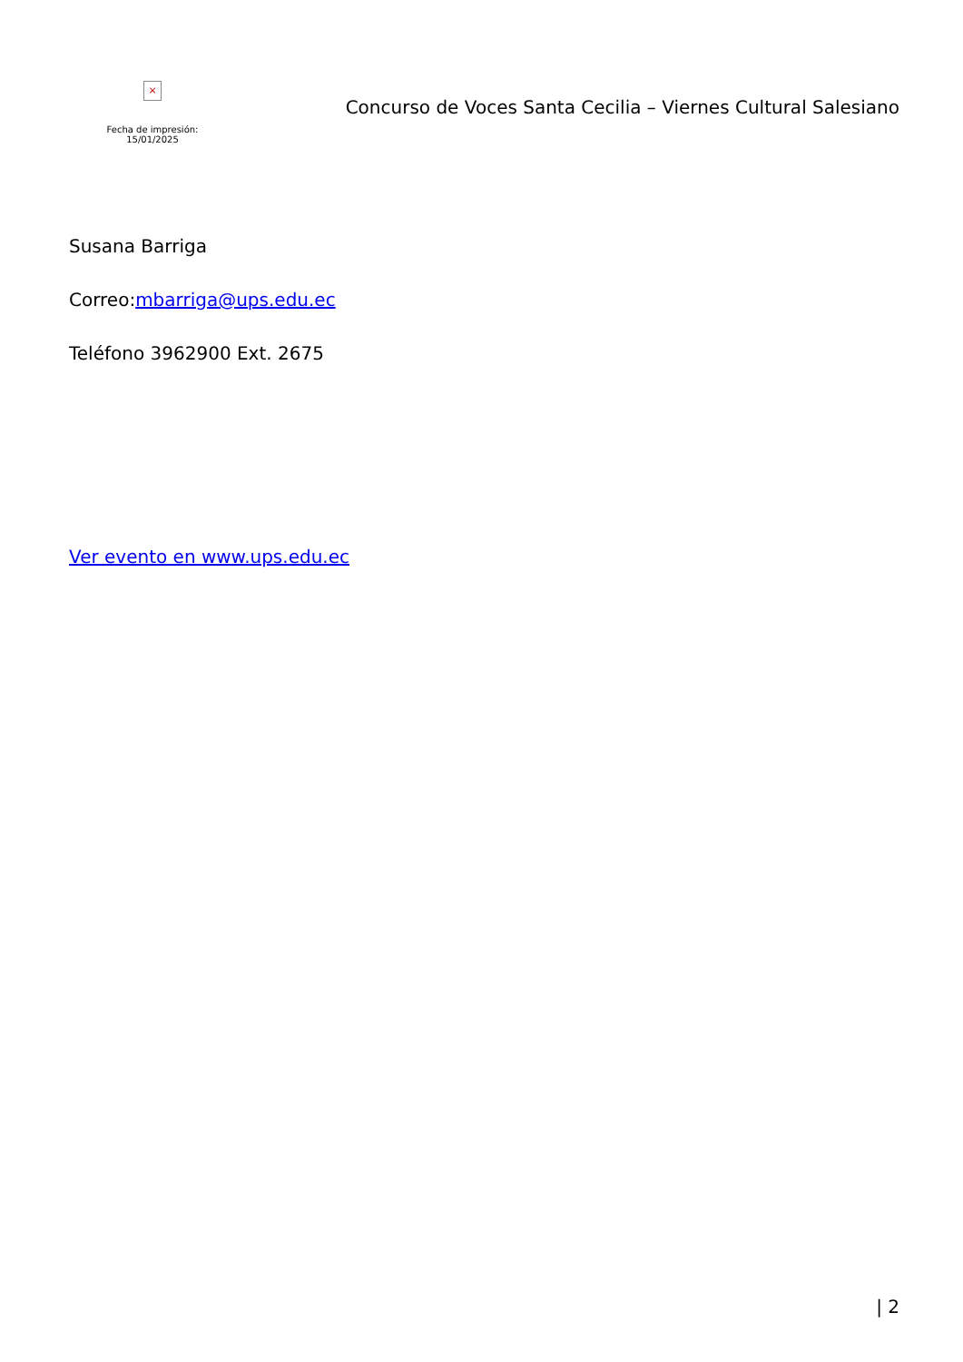×
Fecha de impresión: 15/01/2025
Concurso de Voces Santa Cecilia – Viernes Cultural Salesiano
Susana Barriga
Correo:mbarriga@ups.edu.ec
Teléfono 3962900 Ext. 2675
Ver evento en www.ups.edu.ec
| 2